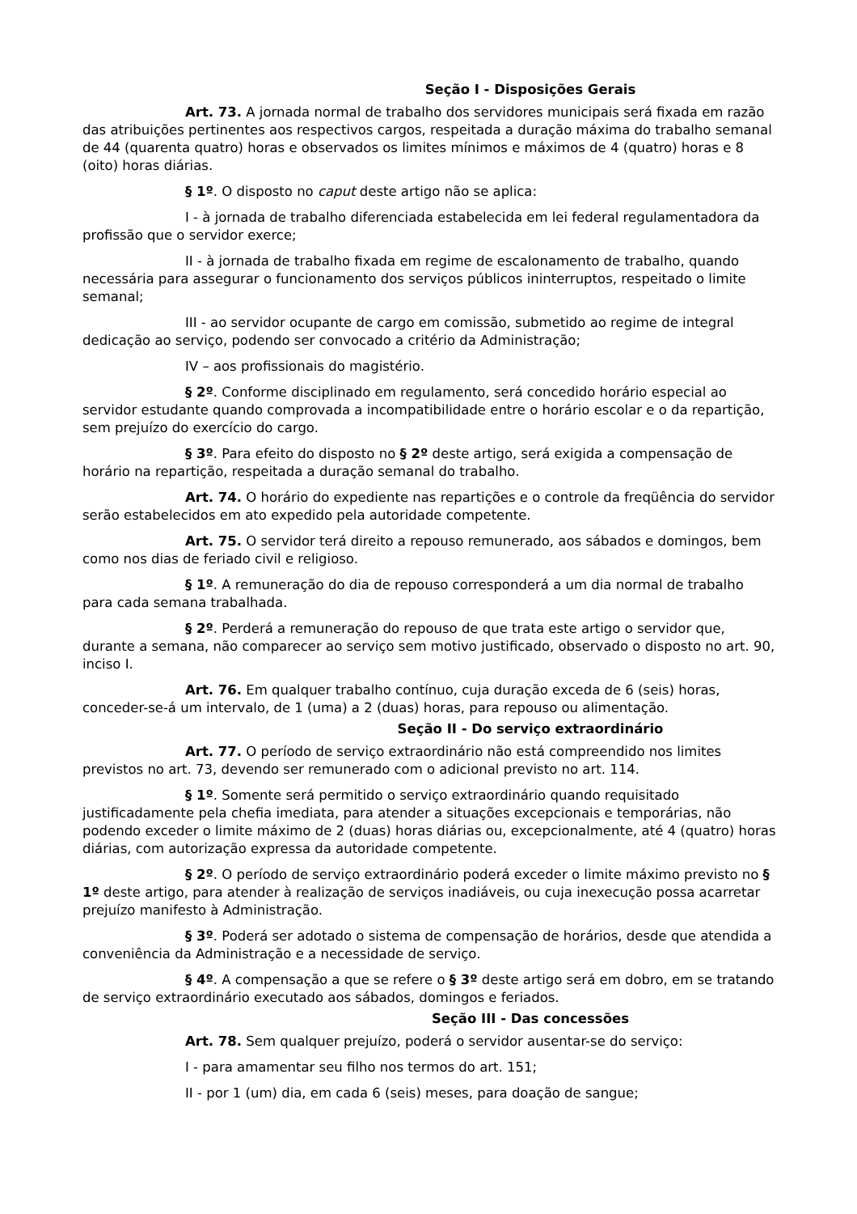Seção I - Disposições Gerais
Art. 73. A jornada normal de trabalho dos servidores municipais será fixada em razão das atribuições pertinentes aos respectivos cargos, respeitada a duração máxima do trabalho semanal de 44 (quarenta quatro) horas e observados os limites mínimos e máximos de 4 (quatro) horas e 8 (oito) horas diárias.
§ 1º. O disposto no caput deste artigo não se aplica:
I - à jornada de trabalho diferenciada estabelecida em lei federal regulamentadora da profissão que o servidor exerce;
II - à jornada de trabalho fixada em regime de escalonamento de trabalho, quando necessária para assegurar o funcionamento dos serviços públicos ininterruptos, respeitado o limite semanal;
III - ao servidor ocupante de cargo em comissão, submetido ao regime de integral dedicação ao serviço, podendo ser convocado a critério da Administração;
IV – aos profissionais do magistério.
§ 2º. Conforme disciplinado em regulamento, será concedido horário especial ao servidor estudante quando comprovada a incompatibilidade entre o horário escolar e o da repartição, sem prejuízo do exercício do cargo.
§ 3º. Para efeito do disposto no § 2º deste artigo, será exigida a compensação de horário na repartição, respeitada a duração semanal do trabalho.
Art. 74. O horário do expediente nas repartições e o controle da freqüência do servidor serão estabelecidos em ato expedido pela autoridade competente.
Art. 75. O servidor terá direito a repouso remunerado, aos sábados e domingos, bem como nos dias de feriado civil e religioso.
§ 1º. A remuneração do dia de repouso corresponderá a um dia normal de trabalho para cada semana trabalhada.
§ 2º. Perderá a remuneração do repouso de que trata este artigo o servidor que, durante a semana, não comparecer ao serviço sem motivo justificado, observado o disposto no art. 90, inciso I.
Art. 76. Em qualquer trabalho contínuo, cuja duração exceda de 6 (seis) horas, conceder-se-á um intervalo, de 1 (uma) a 2 (duas) horas, para repouso ou alimentação.
Seção II - Do serviço extraordinário
Art. 77. O período de serviço extraordinário não está compreendido nos limites previstos no art. 73, devendo ser remunerado com o adicional previsto no art. 114.
§ 1º. Somente será permitido o serviço extraordinário quando requisitado justificadamente pela chefia imediata, para atender a situações excepcionais e temporárias, não podendo exceder o limite máximo de 2 (duas) horas diárias ou, excepcionalmente, até 4 (quatro) horas diárias, com autorização expressa da autoridade competente.
§ 2º. O período de serviço extraordinário poderá exceder o limite máximo previsto no § 1º deste artigo, para atender à realização de serviços inadiáveis, ou cuja inexecução possa acarretar prejuízo manifesto à Administração.
§ 3º. Poderá ser adotado o sistema de compensação de horários, desde que atendida a conveniência da Administração e a necessidade de serviço.
§ 4º. A compensação a que se refere o § 3º deste artigo será em dobro, em se tratando de serviço extraordinário executado aos sábados, domingos e feriados.
Seção III - Das concessões
Art. 78. Sem qualquer prejuízo, poderá o servidor ausentar-se do serviço:
I - para amamentar seu filho nos termos do art. 151;
II - por 1 (um) dia, em cada 6 (seis) meses, para doação de sangue;